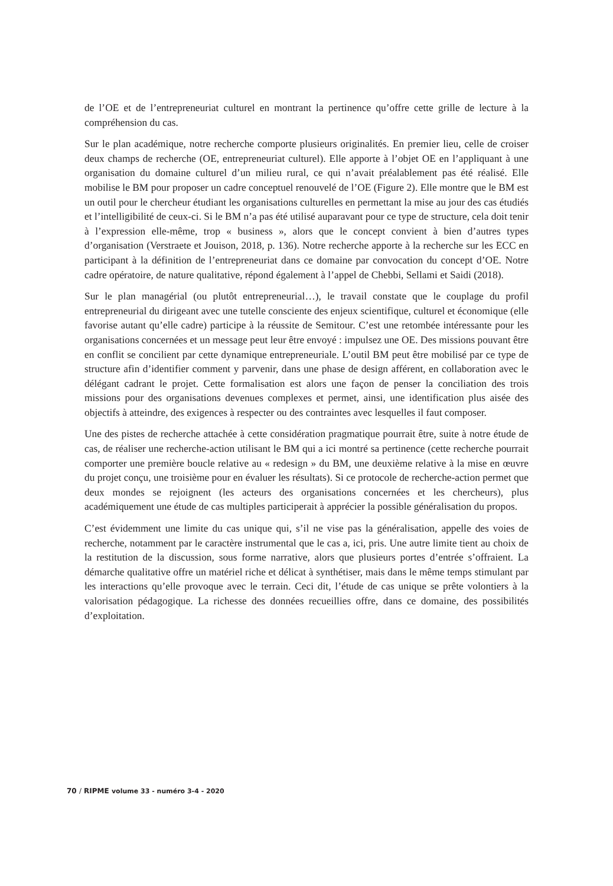de l’OE et de l’entrepreneuriat culturel en montrant la pertinence qu’offre cette grille de lecture à la compréhension du cas.
Sur le plan académique, notre recherche comporte plusieurs originalités. En premier lieu, celle de croiser deux champs de recherche (OE, entrepreneuriat culturel). Elle apporte à l’objet OE en l’appliquant à une organisation du domaine culturel d’un milieu rural, ce qui n’avait préalablement pas été réalisé. Elle mobilise le BM pour proposer un cadre conceptuel renouvelé de l’OE (Figure 2). Elle montre que le BM est un outil pour le chercheur étudiant les organisations culturelles en permettant la mise au jour des cas étudiés et l’intelligibilité de ceux-ci. Si le BM n’a pas été utilisé auparavant pour ce type de structure, cela doit tenir à l’expression elle-même, trop « business », alors que le concept convient à bien d’autres types d’organisation (Verstraete et Jouison, 2018, p. 136). Notre recherche apporte à la recherche sur les ECC en participant à la définition de l’entrepreneuriat dans ce domaine par convocation du concept d’OE. Notre cadre opératoire, de nature qualitative, répond également à l’appel de Chebbi, Sellami et Saidi (2018).
Sur le plan managérial (ou plutôt entrepreneurial…), le travail constate que le couplage du profil entrepreneurial du dirigeant avec une tutelle consciente des enjeux scientifique, culturel et économique (elle favorise autant qu’elle cadre) participe à la réussite de Semitour. C’est une retombée intéressante pour les organisations concernées et un message peut leur être envoyé : impulsez une OE. Des missions pouvant être en conflit se concilient par cette dynamique entrepreneuriale. L’outil BM peut être mobilisé par ce type de structure afin d’identifier comment y parvenir, dans une phase de design afférent, en collaboration avec le délégant cadrant le projet. Cette formalisation est alors une façon de penser la conciliation des trois missions pour des organisations devenues complexes et permet, ainsi, une identification plus aisée des objectifs à atteindre, des exigences à respecter ou des contraintes avec lesquelles il faut composer.
Une des pistes de recherche attachée à cette considération pragmatique pourrait être, suite à notre étude de cas, de réaliser une recherche-action utilisant le BM qui a ici montré sa pertinence (cette recherche pourrait comporter une première boucle relative au « redesign » du BM, une deuxième relative à la mise en œuvre du projet conçu, une troisième pour en évaluer les résultats). Si ce protocole de recherche-action permet que deux mondes se rejoignent (les acteurs des organisations concernées et les chercheurs), plus académiquement une étude de cas multiples participerait à apprécier la possible généralisation du propos.
C’est évidemment une limite du cas unique qui, s’il ne vise pas la généralisation, appelle des voies de recherche, notamment par le caractère instrumental que le cas a, ici, pris. Une autre limite tient au choix de la restitution de la discussion, sous forme narrative, alors que plusieurs portes d’entrée s’offraient. La démarche qualitative offre un matériel riche et délicat à synthétiser, mais dans le même temps stimulant par les interactions qu’elle provoque avec le terrain. Ceci dit, l’étude de cas unique se prête volontiers à la valorisation pédagogique. La richesse des données recueillies offre, dans ce domaine, des possibilités d’exploitation.
70 / RIPME volume 33 - numéro 3-4 - 2020